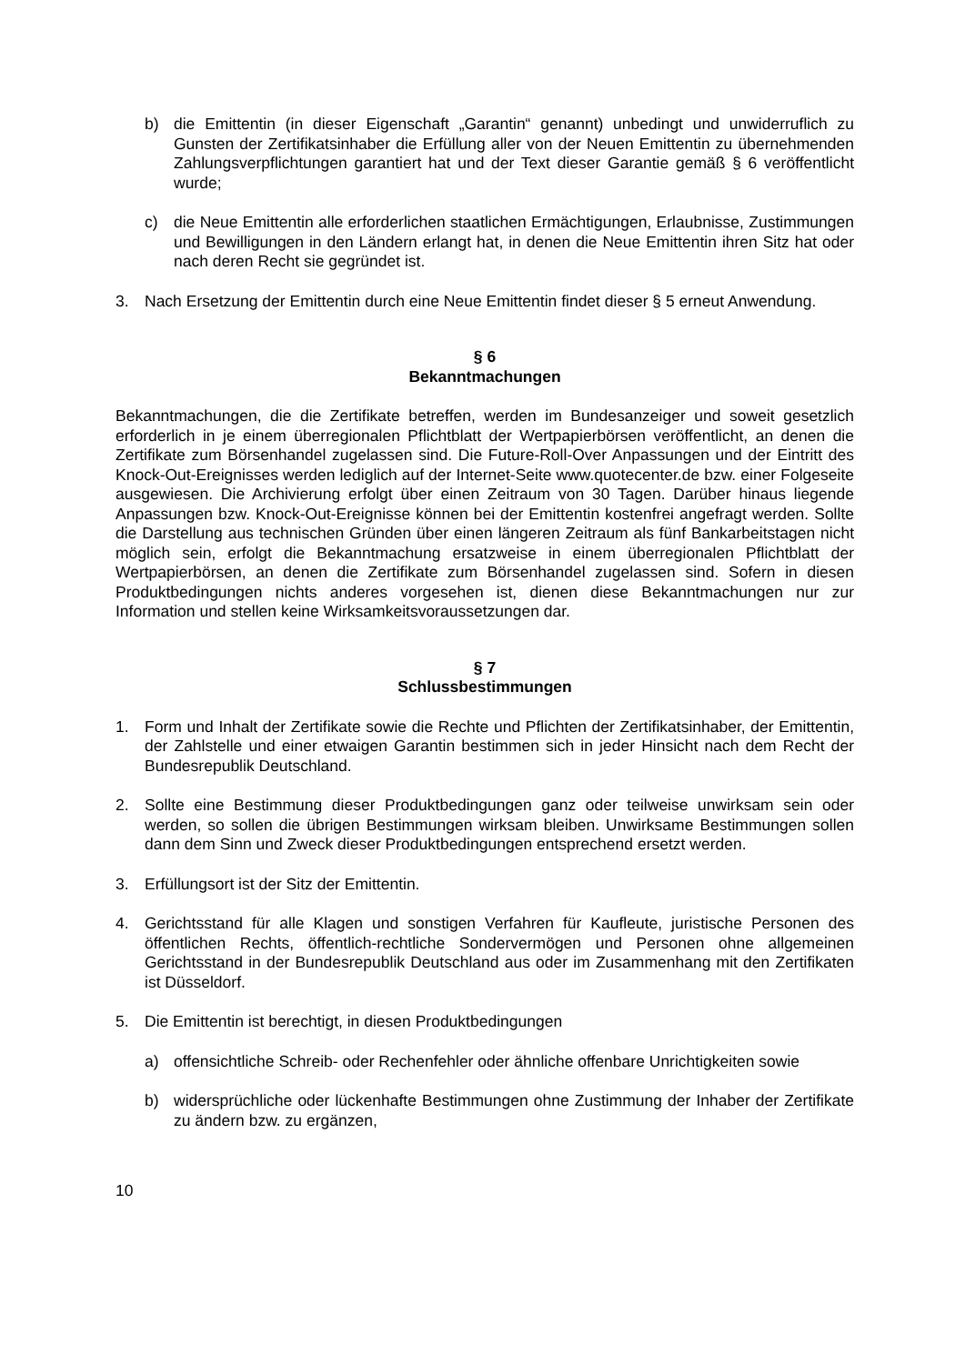b) die Emittentin (in dieser Eigenschaft „Garantin“ genannt) unbedingt und unwiderruflich zu Gunsten der Zertifikatsinhaber die Erfüllung aller von der Neuen Emittentin zu übernehmenden Zahlungsverpflichtungen garantiert hat und der Text dieser Garantie gemäß § 6 veröffentlicht wurde;
c) die Neue Emittentin alle erforderlichen staatlichen Ermächtigungen, Erlaubnisse, Zustimmungen und Bewilligungen in den Ländern erlangt hat, in denen die Neue Emittentin ihren Sitz hat oder nach deren Recht sie gegründet ist.
3. Nach Ersetzung der Emittentin durch eine Neue Emittentin findet dieser § 5 erneut Anwendung.
§ 6
Bekanntmachungen
Bekanntmachungen, die die Zertifikate betreffen, werden im Bundesanzeiger und soweit gesetzlich erforderlich in je einem überregionalen Pflichtblatt der Wertpapierbörsen veröffentlicht, an denen die Zertifikate zum Börsenhandel zugelassen sind. Die Future-Roll-Over Anpassungen und der Eintritt des Knock-Out-Ereignisses werden lediglich auf der Internet-Seite www.quotecenter.de bzw. einer Folgeseite ausgewiesen. Die Archivierung erfolgt über einen Zeitraum von 30 Tagen. Darüber hinaus liegende Anpassungen bzw. Knock-Out-Ereignisse können bei der Emittentin kostenfrei angefragt werden. Sollte die Darstellung aus technischen Gründen über einen längeren Zeitraum als fünf Bankarbeitstagen nicht möglich sein, erfolgt die Bekanntmachung ersatzweise in einem überregionalen Pflichtblatt der Wertpapierbörsen, an denen die Zertifikate zum Börsenhandel zugelassen sind. Sofern in diesen Produktbedingungen nichts anderes vorgesehen ist, dienen diese Bekanntmachungen nur zur Information und stellen keine Wirksamkeitsvoraussetzungen dar.
§ 7
Schlussbestimmungen
1. Form und Inhalt der Zertifikate sowie die Rechte und Pflichten der Zertifikatsinhaber, der Emittentin, der Zahlstelle und einer etwaigen Garantin bestimmen sich in jeder Hinsicht nach dem Recht der Bundesrepublik Deutschland.
2. Sollte eine Bestimmung dieser Produktbedingungen ganz oder teilweise unwirksam sein oder werden, so sollen die übrigen Bestimmungen wirksam bleiben. Unwirksame Bestimmungen sollen dann dem Sinn und Zweck dieser Produktbedingungen entsprechend ersetzt werden.
3. Erfüllungsort ist der Sitz der Emittentin.
4. Gerichtsstand für alle Klagen und sonstigen Verfahren für Kaufleute, juristische Personen des öffentlichen Rechts, öffentlich-rechtliche Sondervermögen und Personen ohne allgemeinen Gerichtsstand in der Bundesrepublik Deutschland aus oder im Zusammenhang mit den Zertifikaten ist Düsseldorf.
5. Die Emittentin ist berechtigt, in diesen Produktbedingungen
a) offensichtliche Schreib- oder Rechenfehler oder ähnliche offenbare Unrichtigkeiten sowie
b) widersprüchliche oder lückenhafte Bestimmungen ohne Zustimmung der Inhaber der Zertifikate zu ändern bzw. zu ergänzen,
10